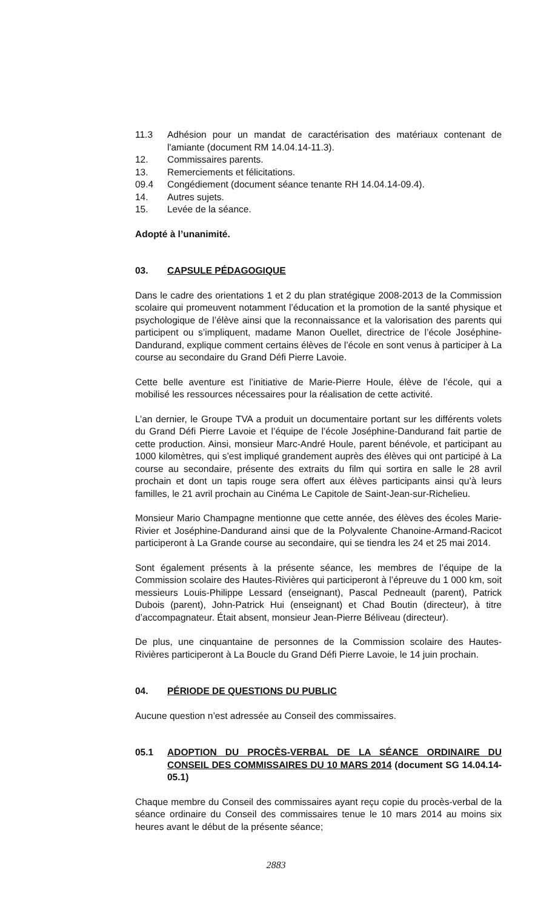11.3 Adhésion pour un mandat de caractérisation des matériaux contenant de l'amiante (document RM 14.04.14-11.3).
12. Commissaires parents.
13. Remerciements et félicitations.
09.4 Congédiement (document séance tenante RH 14.04.14-09.4).
14. Autres sujets.
15. Levée de la séance.
Adopté à l’unanimité.
03. CAPSULE PÉDAGOGIQUE
Dans le cadre des orientations 1 et 2 du plan stratégique 2008-2013 de la Commission scolaire qui promeuvent notamment l’éducation et la promotion de la santé physique et psychologique de l’élève ainsi que la reconnaissance et la valorisation des parents qui participent ou s’impliquent, madame Manon Ouellet, directrice de l’école Joséphine-Dandurand, explique comment certains élèves de l’école en sont venus à participer à La course au secondaire du Grand Défi Pierre Lavoie.
Cette belle aventure est l’initiative de Marie-Pierre Houle, élève de l’école, qui a mobilisé les ressources nécessaires pour la réalisation de cette activité.
L’an dernier, le Groupe TVA a produit un documentaire portant sur les différents volets du Grand Défi Pierre Lavoie et l’équipe de l’école Joséphine-Dandurand fait partie de cette production. Ainsi, monsieur Marc-André Houle, parent bénévole, et participant au 1000 kilomètres, qui s’est impliqué grandement auprès des élèves qui ont participé à La course au secondaire, présente des extraits du film qui sortira en salle le 28 avril prochain et dont un tapis rouge sera offert aux élèves participants ainsi qu’à leurs familles, le 21 avril prochain au Cinéma Le Capitole de Saint-Jean-sur-Richelieu.
Monsieur Mario Champagne mentionne que cette année, des élèves des écoles Marie-Rivier et Joséphine-Dandurand ainsi que de la Polyvalente Chanoine-Armand-Racicot participeront à La Grande course au secondaire, qui se tiendra les 24 et 25 mai 2014.
Sont également présents à la présente séance, les membres de l’équipe de la Commission scolaire des Hautes-Rivières qui participeront à l’épreuve du 1 000 km, soit messieurs Louis-Philippe Lessard (enseignant), Pascal Pedneault (parent), Patrick Dubois (parent), John-Patrick Hui (enseignant) et Chad Boutin (directeur), à titre d’accompagnateur. Était absent, monsieur Jean-Pierre Béliveau (directeur).
De plus, une cinquantaine de personnes de la Commission scolaire des Hautes-Rivières participeront à La Boucle du Grand Défi Pierre Lavoie, le 14 juin prochain.
04. PÉRIODE DE QUESTIONS DU PUBLIC
Aucune question n’est adressée au Conseil des commissaires.
05.1 ADOPTION DU PROCÈS-VERBAL DE LA SÉANCE ORDINAIRE DU CONSEIL DES COMMISSAIRES DU 10 MARS 2014 (document SG 14.04.14-05.1)
Chaque membre du Conseil des commissaires ayant reçu copie du procès-verbal de la séance ordinaire du Conseil des commissaires tenue le 10 mars 2014 au moins six heures avant le début de la présente séance;
2883